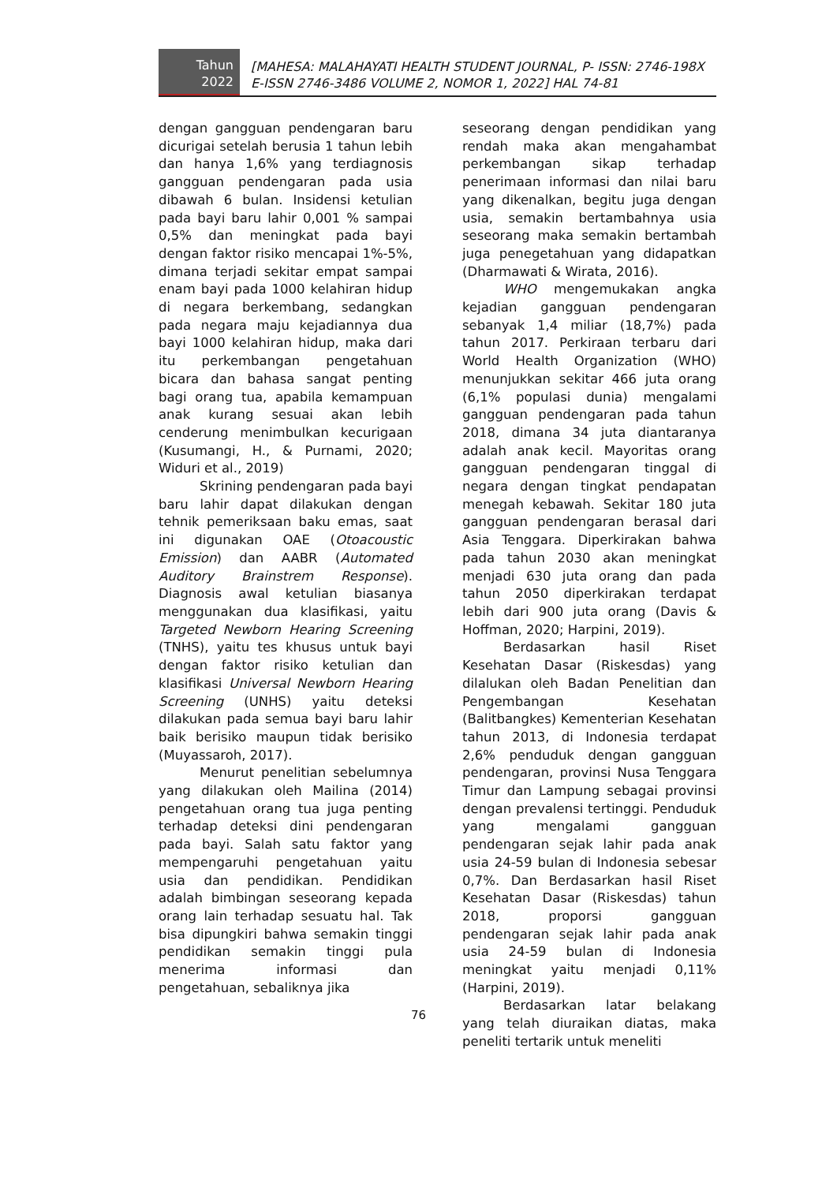Tahun
2022
[MAHESA: MALAHAYATI HEALTH STUDENT JOURNAL, P- ISSN: 2746-198X
E-ISSN 2746-3486 VOLUME 2, NOMOR 1, 2022] HAL 74-81
dengan gangguan pendengaran baru dicurigai setelah berusia 1 tahun lebih dan hanya 1,6% yang terdiagnosis gangguan pendengaran pada usia dibawah 6 bulan. Insidensi ketulian pada bayi baru lahir 0,001 % sampai 0,5% dan meningkat pada bayi dengan faktor risiko mencapai 1%-5%, dimana terjadi sekitar empat sampai enam bayi pada 1000 kelahiran hidup di negara berkembang, sedangkan pada negara maju kejadiannya dua bayi 1000 kelahiran hidup, maka dari itu perkembangan pengetahuan bicara dan bahasa sangat penting bagi orang tua, apabila kemampuan anak kurang sesuai akan lebih cenderung menimbulkan kecurigaan (Kusumangi, H., & Purnami, 2020; Widuri et al., 2019)
Skrining pendengaran pada bayi baru lahir dapat dilakukan dengan tehnik pemeriksaan baku emas, saat ini digunakan OAE (Otoacoustic Emission) dan AABR (Automated Auditory Brainstrem Response). Diagnosis awal ketulian biasanya menggunakan dua klasifikasi, yaitu Targeted Newborn Hearing Screening (TNHS), yaitu tes khusus untuk bayi dengan faktor risiko ketulian dan klasifikasi Universal Newborn Hearing Screening (UNHS) yaitu deteksi dilakukan pada semua bayi baru lahir baik berisiko maupun tidak berisiko (Muyassaroh, 2017).
Menurut penelitian sebelumnya yang dilakukan oleh Mailina (2014) pengetahuan orang tua juga penting terhadap deteksi dini pendengaran pada bayi. Salah satu faktor yang mempengaruhi pengetahuan yaitu usia dan pendidikan. Pendidikan adalah bimbingan seseorang kepada orang lain terhadap sesuatu hal. Tak bisa dipungkiri bahwa semakin tinggi pendidikan semakin tinggi pula menerima informasi dan pengetahuan, sebaliknya jika
seseorang dengan pendidikan yang rendah maka akan mengahambat perkembangan sikap terhadap penerimaan informasi dan nilai baru yang dikenalkan, begitu juga dengan usia, semakin bertambahnya usia seseorang maka semakin bertambah juga penegetahuan yang didapatkan (Dharmawati & Wirata, 2016).
WHO mengemukakan angka kejadian gangguan pendengaran sebanyak 1,4 miliar (18,7%) pada tahun 2017. Perkiraan terbaru dari World Health Organization (WHO) menunjukkan sekitar 466 juta orang (6,1% populasi dunia) mengalami gangguan pendengaran pada tahun 2018, dimana 34 juta diantaranya adalah anak kecil. Mayoritas orang gangguan pendengaran tinggal di negara dengan tingkat pendapatan menegah kebawah. Sekitar 180 juta gangguan pendengaran berasal dari Asia Tenggara. Diperkirakan bahwa pada tahun 2030 akan meningkat menjadi 630 juta orang dan pada tahun 2050 diperkirakan terdapat lebih dari 900 juta orang (Davis & Hoffman, 2020; Harpini, 2019).
Berdasarkan hasil Riset Kesehatan Dasar (Riskesdas) yang dilalukan oleh Badan Penelitian dan Pengembangan Kesehatan (Balitbangkes) Kementerian Kesehatan tahun 2013, di Indonesia terdapat 2,6% penduduk dengan gangguan pendengaran, provinsi Nusa Tenggara Timur dan Lampung sebagai provinsi dengan prevalensi tertinggi. Penduduk yang mengalami gangguan pendengaran sejak lahir pada anak usia 24-59 bulan di Indonesia sebesar 0,7%. Dan Berdasarkan hasil Riset Kesehatan Dasar (Riskesdas) tahun 2018, proporsi gangguan pendengaran sejak lahir pada anak usia 24-59 bulan di Indonesia meningkat yaitu menjadi 0,11% (Harpini, 2019).
Berdasarkan latar belakang yang telah diuraikan diatas, maka peneliti tertarik untuk meneliti
76